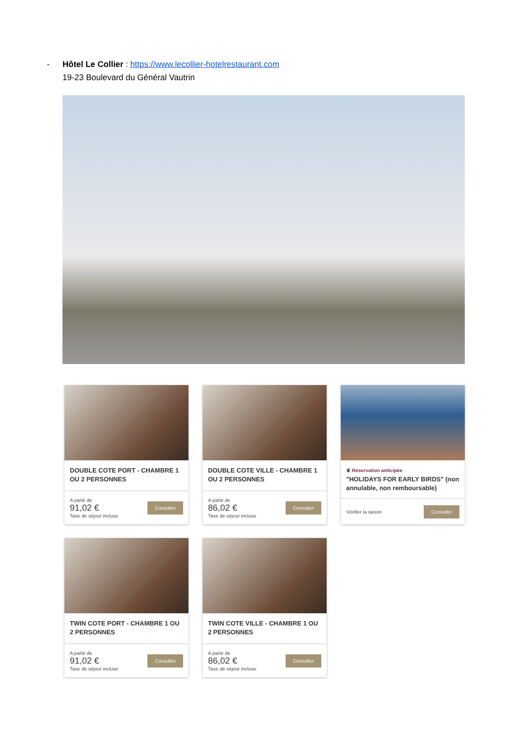- Hôtel Le Collier : https://www.lecollier-hotelrestaurant.com
19-23 Boulevard du Général Vautrin
DOUBLE COTE PORT - CHAMBRE 1 OU 2 PERSONNES
A partir de
91,02 €
Taxe de séjour incluse
Consulter
DOUBLE COTE VILLE - CHAMBRE 1 OU 2 PERSONNES
A partir de
86,02 €
Taxe de séjour incluse
Consulter
♛ Réservation anticipée
"HOLIDAYS FOR EARLY BIRDS" (non annulable, non remboursable)
Vérifier la raison
Consulter
TWIN COTE PORT - CHAMBRE 1 OU 2 PERSONNES
A partir de
91,02 €
Taxe de séjour incluse
Consulter
TWIN COTE VILLE - CHAMBRE 1 OU 2 PERSONNES
A partir de
86,02 €
Taxe de séjour incluse
Consulter